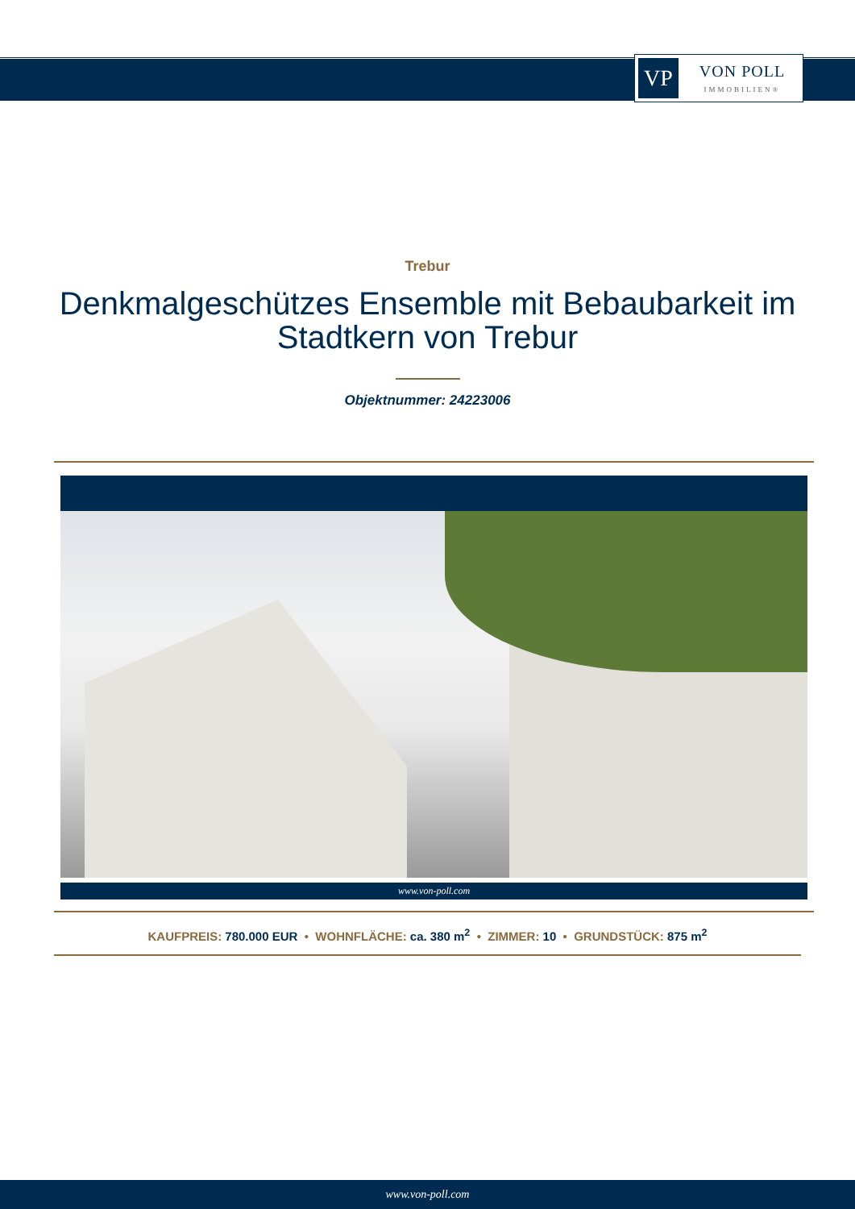VP
VON POLL
IMMOBILIEN®
Trebur
Denkmalgeschützes Ensemble mit Bebaubarkeit im Stadtkern von Trebur
Objektnummer: 24223006
www.von-poll.com
KAUFPREIS: 780.000 EUR • WOHNFLÄCHE: ca. 380 m<sup>2</sup> • ZIMMER: 10 • GRUNDSTÜCK: 875 m<sup>2</sup>
www.von-poll.com